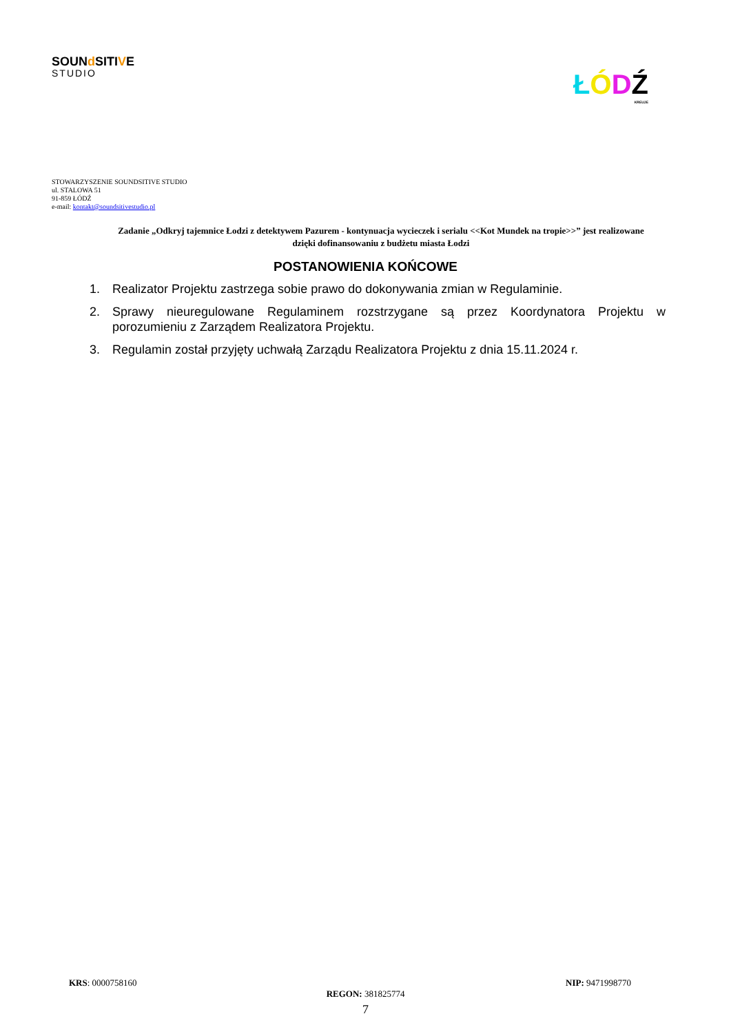SOUNd SITIVE
STUDIO
ŁÓDŹ
KREUJE
STOWARZYSZENIE SOUNDSITIVE STUDIO
ul. STALOWA 51
91-859 ŁÓDŹ
e-mail: kontakt@soundsitivestudio.pl
Zadanie „Odkryj tajemnice Łodzi z detektywem Pazurem - kontynuacja wycieczek i serialu <<Kot Mundek na tropie>>” jest realizowane dzięki dofinansowaniu z budżetu miasta Łodzi
POSTANOWIENIA KOŃCOWE
1. Realizator Projektu zastrzega sobie prawo do dokonywania zmian w Regulaminie.
2. Sprawy nieuregulowane Regulaminem rozstrzygane są przez Koordynatora Projektu w porozumieniu z Zarządem Realizatora Projektu.
3. Regulamin został przyjęty uchwałą Zarządu Realizatora Projektu z dnia 15.11.2024 r.
KRS: 0000758160 NIP: 9471998770
REGON: 381825774
7